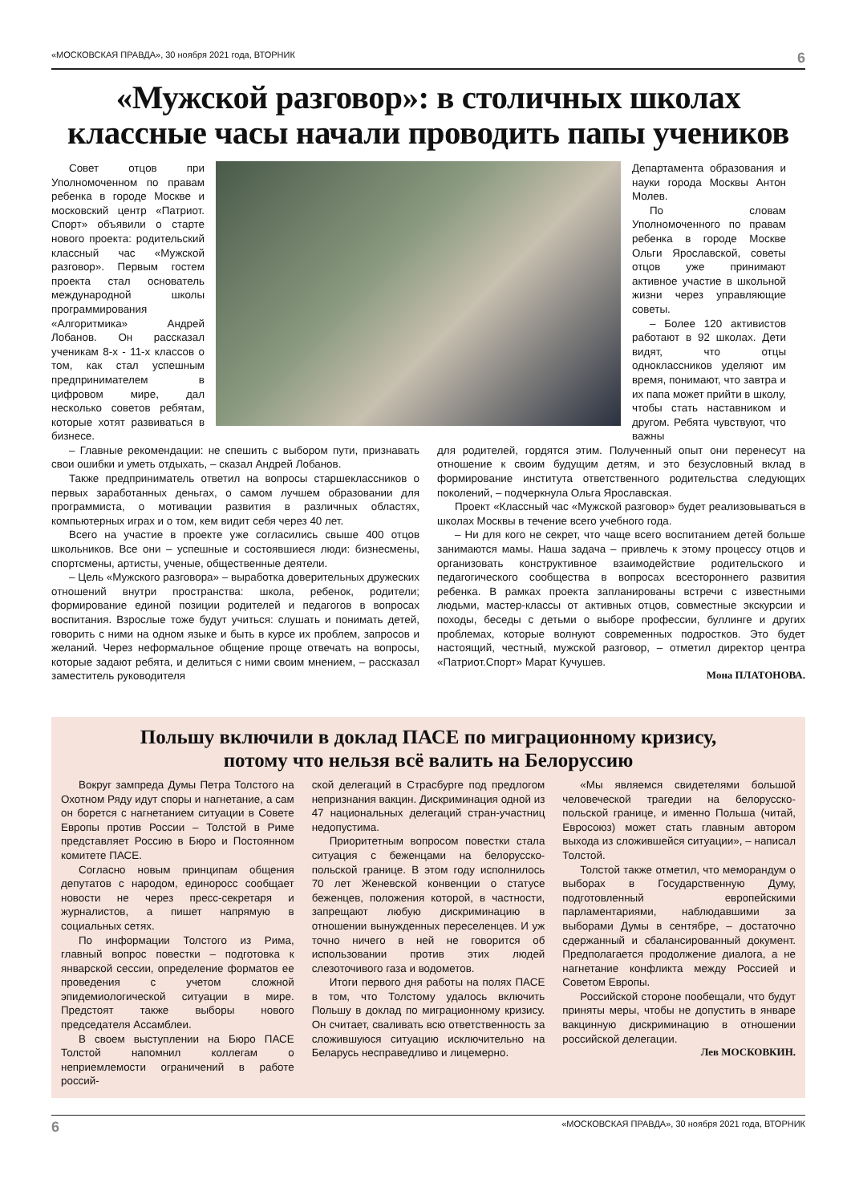«МОСКОВСКАЯ ПРАВДА», 30 ноября 2021 года, ВТОРНИК 6
«Мужской разговор»: в столичных школах классные часы начали проводить папы учеников
Совет отцов при Уполномоченном по правам ребенка в городе Москве и московский центр «Патриот. Спорт» объявили о старте нового проекта: родительский классный час «Мужской разговор». Первым гостем проекта стал основатель международной школы программирования «Алгоритмика» Андрей Лобанов. Он рассказал ученикам 8-х - 11-х классов о том, как стал успешным предпринимателем в цифровом мире, дал несколько советов ребятам, которые хотят развиваться в бизнесе.
Департамента образования и науки города Москвы Антон Молев.
По словам Уполномоченного по правам ребенка в городе Москве Ольги Ярославской, советы отцов уже принимают активное участие в школьной жизни через управляющие советы.
– Более 120 активистов работают в 92 школах. Дети видят, что отцы одноклассников уделяют им время, понимают, что завтра и их папа может прийти в школу, чтобы стать наставником и другом. Ребята чувствуют, что важны
– Главные рекомендации: не спешить с выбором пути, признавать свои ошибки и уметь отдыхать, – сказал Андрей Лобанов.
Также предприниматель ответил на вопросы старшеклассников о первых заработанных деньгах, о самом лучшем образовании для программиста, о мотивации развития в различных областях, компьютерных играх и о том, кем видит себя через 40 лет.
Всего на участие в проекте уже согласились свыше 400 отцов школьников. Все они – успешные и состоявшиеся люди: бизнесмены, спортсмены, артисты, ученые, общественные деятели.
– Цель «Мужского разговора» – выработка доверительных дружеских отношений внутри пространства: школа, ребенок, родители; формирование единой позиции родителей и педагогов в вопросах воспитания. Взрослые тоже будут учиться: слушать и понимать детей, говорить с ними на одном языке и быть в курсе их проблем, запросов и желаний. Через неформальное общение проще отвечать на вопросы, которые задают ребята, и делиться с ними своим мнением, – рассказал заместитель руководителя
для родителей, гордятся этим. Полученный опыт они перенесут на отношение к своим будущим детям, и это безусловный вклад в формирование института ответственного родительства следующих поколений, – подчеркнула Ольга Ярославская.
Проект «Классный час «Мужской разговор» будет реализовываться в школах Москвы в течение всего учебного года.
– Ни для кого не секрет, что чаще всего воспитанием детей больше занимаются мамы. Наша задача – привлечь к этому процессу отцов и организовать конструктивное взаимодействие родительского и педагогического сообщества в вопросах всестороннего развития ребенка. В рамках проекта запланированы встречи с известными людьми, мастер-классы от активных отцов, совместные экскурсии и походы, беседы с детьми о выборе профессии, буллинге и других проблемах, которые волнуют современных подростков. Это будет настоящий, честный, мужской разговор, – отметил директор центра «Патриот.Спорт» Марат Кучушев.
Мона ПЛАТОНОВА.
Польшу включили в доклад ПАСЕ по миграционному кризису,
потому что нельзя всё валить на Белоруссию
Вокруг зампреда Думы Петра Толстого на Охотном Ряду идут споры и нагнетание, а сам он борется с нагнетанием ситуации в Совете Европы против России – Толстой в Риме представляет Россию в Бюро и Постоянном комитете ПАСЕ.
Согласно новым принципам общения депутатов с народом, единоросс сообщает новости не через пресс-секретаря и журналистов, а пишет напрямую в социальных сетях.
По информации Толстого из Рима, главный вопрос повестки – подготовка к январской сессии, определение форматов ее проведения с учетом сложной эпидемиологической ситуации в мире. Предстоят также выборы нового председателя Ассамблеи.
В своем выступлении на Бюро ПАСЕ Толстой напомнил коллегам о неприемлемости ограничений в работе россий-
ской делегаций в Страсбурге под предлогом непризнания вакцин. Дискриминация одной из 47 национальных делегаций стран-участниц недопустима.
Приоритетным вопросом повестки стала ситуация с беженцами на белорусско-польской границе. В этом году исполнилось 70 лет Женевской конвенции о статусе беженцев, положения которой, в частности, запрещают любую дискриминацию в отношении вынужденных переселенцев. И уж точно ничего в ней не говорится об использовании против этих людей слезоточивого газа и водометов.
Итоги первого дня работы на полях ПАСЕ в том, что Толстому удалось включить Польшу в доклад по миграционному кризису. Он считает, сваливать всю ответственность за сложившуюся ситуацию исключительно на Беларусь несправедливо и лицемерно.
«Мы являемся свидетелями большой человеческой трагедии на белорусско-польской границе, и именно Польша (читай, Евросоюз) может стать главным автором выхода из сложившейся ситуации», – написал Толстой.
Толстой также отметил, что меморандум о выборах в Государственную Думу, подготовленный европейскими парламентариями, наблюдавшими за выборами Думы в сентябре, – достаточно сдержанный и сбалансированный документ. Предполагается продолжение диалога, а не нагнетание конфликта между Россией и Советом Европы.
Российской стороне пообещали, что будут приняты меры, чтобы не допустить в январе вакцинную дискриминацию в отношении российской делегации.
Лев МОСКОВКИН.
6 «МОСКОВСКАЯ ПРАВДА», 30 ноября 2021 года, ВТОРНИК